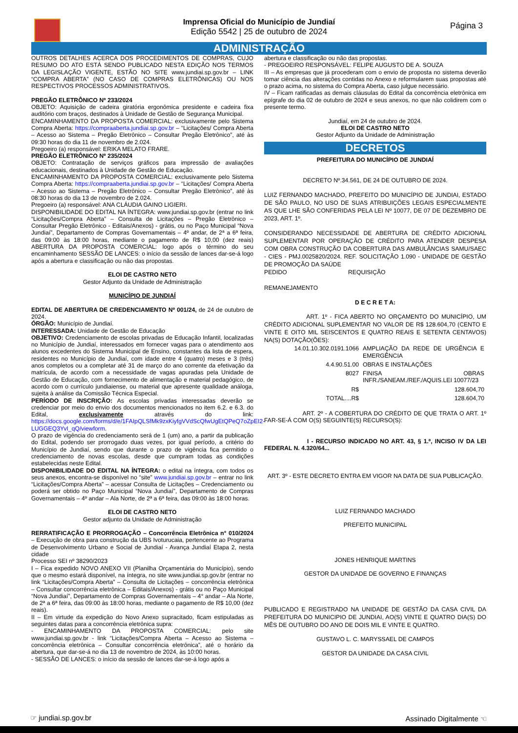Imprensa Oficial do Município de Jundiaí
Edição 5542 | 25 de outubro de 2024
Página 3
ADMINISTRAÇÃO
OUTROS DETALHES ACERCA DOS PROCEDIMENTOS DE COMPRAS, CUJO RESUMO DO ATO ESTÁ SENDO PUBLICADO NESTA EDIÇÃO NOS TERMOS DA LEGISLAÇÃO VIGENTE, ESTÃO NO SITE www.jundiai.sp.gov.br – LINK “COMPRA ABERTA” (NO CASO DE COMPRAS ELETRÔNICAS) OU NOS RESPECTIVOS PROCESSOS ADMINISTRATIVOS.
PREGÃO ELETRÔNICO Nº 233/2024
OBJETO: Aquisição de cadeira giratória ergonômica presidente e cadeira fixa auditório com braços, destinados à Unidade de Gestão de Segurança Municipal.
ENCAMINHAMENTO DA PROPOSTA COMERCIAL: exclusivamente pelo Sistema Compra Aberta: https://compraaberta.jundiai.sp.gov.br – “Licitações/ Compra Aberta – Acesso ao Sistema – Pregão Eletrônico – Consultar Pregão Eletrônico”, até às 09:30 horas do dia 11 de novembro de 2.024.
Pregoeiro (a) responsável: ERIKA MELATO FRARE.
PREGÃO ELETRÔNICO Nº 235/2024
OBJETO: Contratação de serviços gráficos para impressão de avaliações educacionais, destinados à Unidade de Gestão de Educação.
ENCAMINHAMENTO DA PROPOSTA COMERCIAL: exclusivamente pelo Sistema Compra Aberta: https://compraaberta.jundiai.sp.gov.br – “Licitações/ Compra Aberta – Acesso ao Sistema – Pregão Eletrônico – Consultar Pregão Eletrônico”, até às 08:30 horas do dia 13 de novembro de 2.024.
Pregoeiro (a) responsável: ANA CLÁUDIA GAINO LIGIERI.
DISPONIBILIDADE DO EDITAL NA ÍNTEGRA: www.jundiai.sp.gov.br (entrar no link “Licitações/Compra Aberta” – Consulta de Licitações – Pregão Eletrônico – Consultar Pregão Eletrônico - Editais/Anexos) - grátis, ou no Paço Municipal “Nova Jundiaí”, Departamento de Compras Governamentais – 4º andar, de 2ª a 6ª feira, das 09:00 às 18:00 horas, mediante o pagamento de R$ 10,00 (dez reais) ABERTURA DA PROPOSTA COMERCIAL: logo após o término do seu encaminhamento SESSÃO DE LANCES: o início da sessão de lances dar-se-á logo após a abertura e classificação ou não das propostas.
ELOI DE CASTRO NETO
Gestor Adjunto da Unidade de Administração
MUNICÍPIO DE JUNDIAÍ
EDITAL DE ABERTURA DE CREDENCIAMENTO Nº 001/24, de 24 de outubro de 2024.
ÓRGÃO: Município de Jundiaí.
INTERESSADA: Unidade de Gestão de Educação
OBJETIVO: Credenciamento de escolas privadas de Educação Infantil, localizadas no Município de Jundiaí, interessados em fornecer vagas para o atendimento aos alunos excedentes do Sistema Municipal de Ensino, constantes da lista de espera, residentes no Município de Jundiaí, com idade entre 4 (quatro) meses e 3 (três) anos completos ou a completar até 31 de março do ano corrente da efetivação da matrícula, de acordo com a necessidade de vagas apuradas pela Unidade de Gestão de Educação, com fornecimento de alimentação e material pedagógico, de acordo com o currículo jundiaiense, ou material que apresente qualidade análoga, sujeita à análise da Comissão Técnica Especial.
PERÍODO DE INSCRIÇÃO: As escolas privadas interessadas deverão se credenciar por meio do envio dos documentos mencionados no item 6.2. e 6.3. do Edital, exclusivamente através do link: https://docs.google.com/forms/d/e/1FAIpQLSfMk9zxKiyfgVVdScQfwUgEtQPeQ7oZpEI2-LUGGEQ3YvI_qQ/viewform.
O prazo de vigência do credenciamento será de 1 (um) ano, a partir da publicação do Edital, podendo ser prorrogado duas vezes, por igual período, a critério do Município de Jundiaí, sendo que durante o prazo de vigência fica permitido o credenciamento de novas escolas, desde que cumpram todas as condições estabelecidas neste Edital.
DISPONIBILIDADE DO EDITAL NA ÍNTEGRA: o edital na íntegra, com todos os seus anexos, encontra-se disponível no “site” www.jundiai.sp.gov.br – entrar no link “Licitações/Compra Aberta” – acessar Consulta de Licitações – Credenciamento ou poderá ser obtido no Paço Municipal “Nova Jundiaí”, Departamento de Compras Governamentais – 4º andar – Ala Norte, de 2ª a 6ª feira, das 09:00 às 18:00 horas.
ELOI DE CASTRO NETO
Gestor adjunto da Unidade de Administração
RERRATIFICAÇÃO E PRORROGAÇÃO – Concorrência Eletrônica n° 010/2024 – Execução de obra para construção da UBS Ivoturucaia, pertencente ao Programa de Desenvolvimento Urbano e Social de Jundiaí - Avança Jundiaí Etapa 2, nesta cidade
Processo SEI nº 38290/2023
I – Fica expedido NOVO ANEXO VII (Planilha Orçamentária do Município), sendo que o mesmo estará disponível, na íntegra, no site www.jundiai.sp.gov.br (entrar no link “Licitações/Compra Aberta” – Consulta de Licitações – concorrência eletrônica – Consultar concorrência eletrônica – Editais/Anexos) - grátis ou no Paço Municipal “Nova Jundiaí”, Departamento de Compras Governamentais – 4° andar – Ala Norte, de 2ª a 6ª feira, das 09:00 às 18:00 horas, mediante o pagamento de R$ 10,00 (dez reais).
II – Em virtude da expedição do Novo Anexo supracitado, ficam estipuladas as seguintes datas para a concorrência eletrônica supra:
- ENCAMINHAMENTO DA PROPOSTA COMERCIAL: pelo site www.jundiai.sp.gov.br - link “Licitações/Compra Aberta – Acesso ao Sistema – concorrência eletrônica – Consultar concorrência eletrônica”, até o horário da abertura, que dar-se-á no dia 13 de novembro de 2024, às 10:00 horas.
- SESSÃO DE LANCES: o início da sessão de lances dar-se-á logo após a
abertura e classificação ou não das propostas.
- PREGOEIRO RESPONSÁVEL: FELIPE AUGUSTO DE A. SOUZA
III – As empresas que já procederam com o envio de proposta no sistema deverão tomar ciência das alterações contidas no Anexo e reformularem suas propostas até o prazo acima, no sistema do Compra Aberta, caso julgue necessário.
IV – Ficam ratificadas as demais cláusulas do Edital da concorrência eletrônica em epígrafe do dia 02 de outubro de 2024 e seus anexos, no que não colidirem com o presente termo.
Jundiaí, em 24 de outubro de 2024.
ELOI DE CASTRO NETO
Gestor Adjunto da Unidade de Administração
DECRETOS
PREFEITURA DO MUNICÍPIO DE JUNDIAÍ
DECRETO Nº.34.561, DE 24 DE OUTUBRO DE 2024.
LUIZ FERNANDO MACHADO, PREFEITO DO MUNICÍPIO DE JUNDIAI, ESTADO DE SÃO PAULO, NO USO DE SUAS ATRIBUIÇÕES LEGAIS ESPECIALMENTE AS QUE LHE SÃO CONFERIDAS PELA LEI Nº 10077, DE 07 DE DEZEMBRO DE 2023, ART. 1º.
CONSIDERANDO NECESSIDADE DE ABERTURA DE CRÉDITO ADICIONAL SUPLEMENTAR POR OPERAÇÃO DE CRÉDITO PARA ATENDER DESPESA COM OBRA CONSTRUÇÃO DA COBERTURA DAS AMBULÂNCIAS SAMU/SAEC - CIES - PMJ.0025820/2024. REF. SOLICITAÇÃO 1.090 - UNIDADE DE GESTÃO DE PROMOÇÃO DA SAÚDE
PEDIDO REQUISIÇÃO
REMANEJAMENTO
D E C R E T A:
ART. 1º - FICA ABERTO NO ORÇAMENTO DO MUNICÍPIO, UM CRÉDITO ADICIONAL SUPLEMENTAR NO VALOR DE R$ 128.604,70 (CENTO E VINTE E OITO MIL SEISCENTOS E QUATRO REAIS E SETENTA CENTAVOS) NA(S) DOTAÇÃO(ÕES):
| 14.01.10.302.0191.1066 | AMPLIAÇÃO DA REDE DE URGÊNCIA E EMERGÊNCIA |
| 4.4.90.51.00 | OBRAS E INSTALAÇÕES |
| 8027 | FINISA OBRAS INFR./SANEAM./REF./AQUIS.LEI 10077/23 |
| R$ | 128.604,70 |
| TOTAL....R$ | 128.604,70 |
ART. 2º - A COBERTURA DO CRÉDITO DE QUE TRATA O ART. 1º FAR-SE-Á COM O(S) SEGUINTE(S) RECURSO(S):
I - RECURSO INDICADO NO ART. 43, § 1.º, INCISO IV DA LEI FEDERAL N. 4.320/64...
ART. 3º - ESTE DECRETO ENTRA EM VIGOR NA DATA DE SUA PUBLICAÇÃO.
LUIZ FERNANDO MACHADO
PREFEITO MUNICIPAL
JONES HENRIQUE MARTINS
GESTOR DA UNIDADE DE GOVERNO E FINANÇAS
PUBLICADO E REGISTRADO NA UNIDADE DE GESTÃO DA CASA CIVIL DA PREFEITURA DO MUNICIPIO DE JUNDIAI, AO(S) VINTE E QUATRO DIA(S) DO MÊS DE OUTUBRO DO ANO DE DOIS MIL E VINTE E QUATRO.
GUSTAVO L. C. MARYSSAEL DE CAMPOS
GESTOR DA UNIDADE DA CASA CIVIL
☞ jundiai.sp.gov.br Assinado Digitalmente ☜